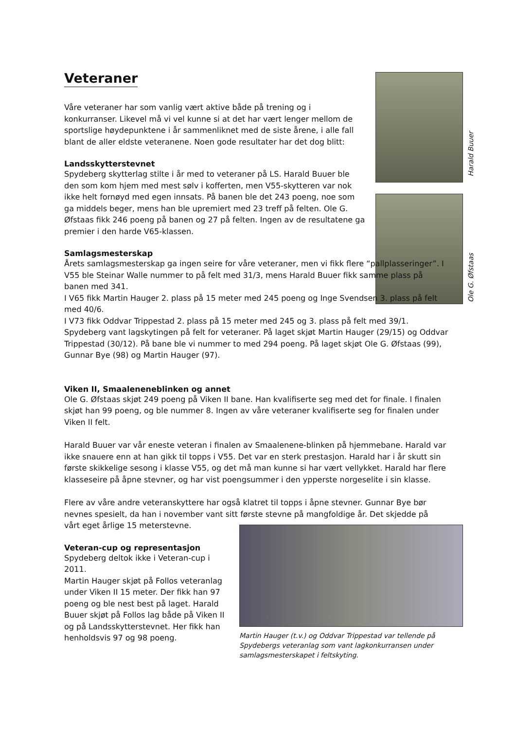Harald Buuer
Ole G. Øfstaas
Veteraner
Våre veteraner har som vanlig vært aktive både på trening og i konkurranser. Likevel må vi vel kunne si at det har vært lenger mellom de sportslige høydepunktene i år sammenliknet med de siste årene, i alle fall blant de aller eldste veteranene. Noen gode resultater har det dog blitt:
Landsskytterstevnet
Spydeberg skytterlag stilte i år med to veteraner på LS. Harald Buuer ble den som kom hjem med mest sølv i kofferten, men V55-skytteren var nok ikke helt fornøyd med egen innsats. På banen ble det 243 poeng, noe som ga middels beger, mens han ble upremiert med 23 treff på felten. Ole G. Øfstaas fikk 246 poeng på banen og 27 på felten. Ingen av de resultatene ga premier i den harde V65-klassen.
Samlagsmesterskap
Årets samlagsmesterskap ga ingen seire for våre veteraner, men vi fikk flere “pallplasseringer”. I V55 ble Steinar Walle nummer to på felt med 31/3, mens Harald Buuer fikk samme plass på banen med 341.
I V65 fikk Martin Hauger 2. plass på 15 meter med 245 poeng og Inge Svendsen 3. plass på felt med 40/6.
I V73 fikk Oddvar Trippestad 2. plass på 15 meter med 245 og 3. plass på felt med 39/1. Spydeberg vant lagskytingen på felt for veteraner. På laget skjøt Martin Hauger (29/15) og Oddvar Trippestad (30/12). På bane ble vi nummer to med 294 poeng. På laget skjøt Ole G. Øfstaas (99), Gunnar Bye (98) og Martin Hauger (97).
Viken II, Smaaleneneblinken og annet
Ole G. Øfstaas skjøt 249 poeng på Viken II bane. Han kvalifiserte seg med det for finale. I finalen skjøt han 99 poeng, og ble nummer 8. Ingen av våre veteraner kvalifiserte seg for finalen under Viken II felt.
Harald Buuer var vår eneste veteran i finalen av Smaalenene-blinken på hjemmebane. Harald var ikke snauere enn at han gikk til topps i V55. Det var en sterk prestasjon. Harald har i år skutt sin første skikkelige sesong i klasse V55, og det må man kunne si har vært vellykket. Harald har flere klasseseire på åpne stevner, og har vist poengsummer i den ypperste norgeselite i sin klasse.
Flere av våre andre veteranskyttere har også klatret til topps i åpne stevner. Gunnar Bye bør nevnes spesielt, da han i november vant sitt første stevne på mangfoldige år. Det skjedde på
vårt eget årlige 15 meterstevne.
Veteran-cup og representasjon
Spydeberg deltok ikke i Veteran-cup i 2011.
Martin Hauger skjøt på Follos veteranlag under Viken II 15 meter. Der fikk han 97 poeng og ble nest best på laget. Harald Buuer skjøt på Follos lag både på Viken II og på Landsskytterstevnet. Her fikk han henholdsvis 97 og 98 poeng.
Martin Hauger (t.v.) og Oddvar Trippestad var tellende på Spydebergs veteranlag som vant lagkonkurransen under samlagsmesterskapet i feltskyting.